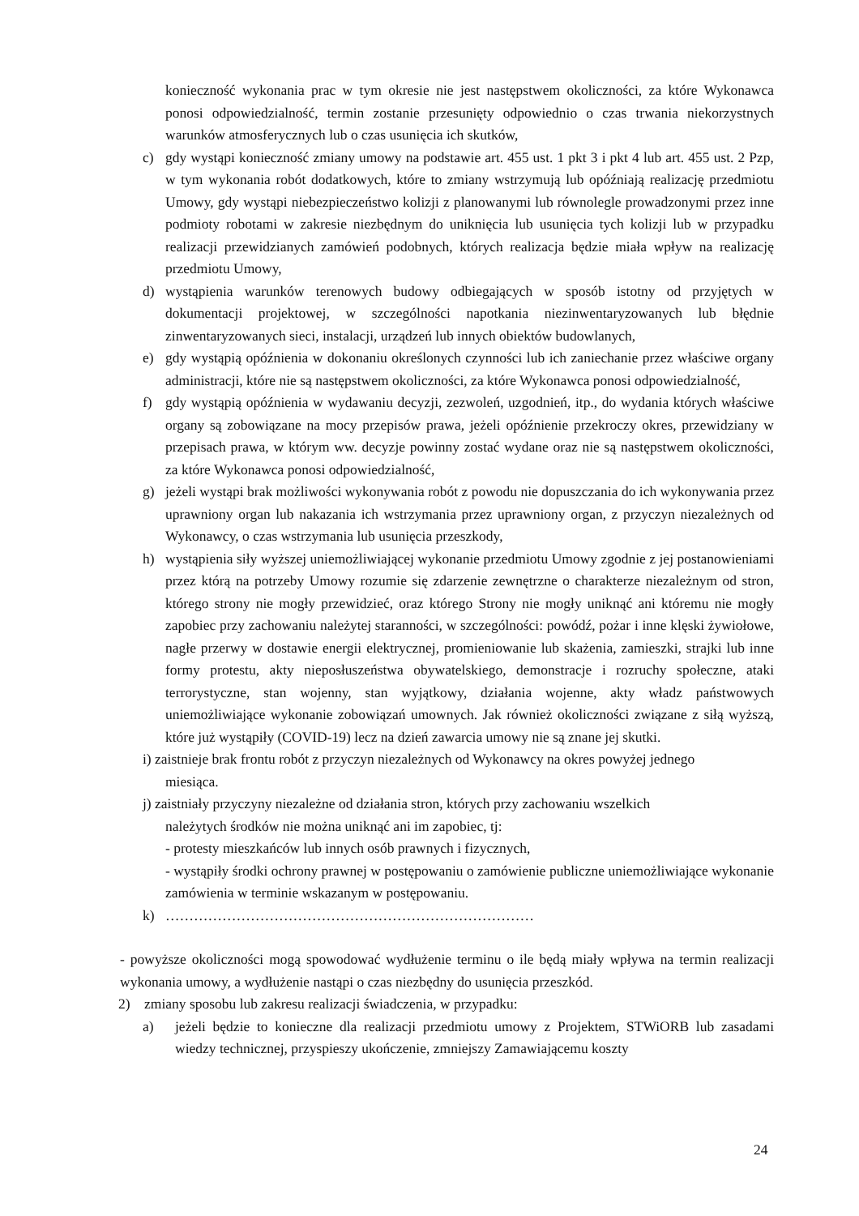konieczność wykonania prac w tym okresie nie jest następstwem okoliczności, za które Wykonawca ponosi odpowiedzialność, termin zostanie przesunięty odpowiednio o czas trwania niekorzystnych warunków atmosferycznych lub o czas usunięcia ich skutków,
c) gdy wystąpi konieczność zmiany umowy na podstawie art. 455 ust. 1 pkt 3 i pkt 4 lub art. 455 ust. 2 Pzp, w tym wykonania robót dodatkowych, które to zmiany wstrzymują lub opóźniają realizację przedmiotu Umowy, gdy wystąpi niebezpieczeństwo kolizji z planowanymi lub równolegle prowadzonymi przez inne podmioty robotami w zakresie niezbędnym do uniknięcia lub usunięcia tych kolizji lub w przypadku realizacji przewidzianych zamówień podobnych, których realizacja będzie miała wpływ na realizację przedmiotu Umowy,
d) wystąpienia warunków terenowych budowy odbiegających w sposób istotny od przyjętych w dokumentacji projektowej, w szczególności napotkania niezinwentaryzowanych lub błędnie zinwentaryzowanych sieci, instalacji, urządzeń lub innych obiektów budowlanych,
e) gdy wystąpią opóźnienia w dokonaniu określonych czynności lub ich zaniechanie przez właściwe organy administracji, które nie są następstwem okoliczności, za które Wykonawca ponosi odpowiedzialność,
f) gdy wystąpią opóźnienia w wydawaniu decyzji, zezwoleń, uzgodnień, itp., do wydania których właściwe organy są zobowiązane na mocy przepisów prawa, jeżeli opóźnienie przekroczy okres, przewidziany w przepisach prawa, w którym ww. decyzje powinny zostać wydane oraz nie są następstwem okoliczności, za które Wykonawca ponosi odpowiedzialność,
g) jeżeli wystąpi brak możliwości wykonywania robót z powodu nie dopuszczania do ich wykonywania przez uprawniony organ lub nakazania ich wstrzymania przez uprawniony organ, z przyczyn niezależnych od Wykonawcy, o czas wstrzymania lub usunięcia przeszkody,
h) wystąpienia siły wyższej uniemożliwiającej wykonanie przedmiotu Umowy zgodnie z jej postanowieniami przez którą na potrzeby Umowy rozumie się zdarzenie zewnętrzne o charakterze niezależnym od stron, którego strony nie mogły przewidzieć, oraz którego Strony nie mogły uniknąć ani któremu nie mogły zapobiec przy zachowaniu należytej staranności, w szczególności: powódź, pożar i inne klęski żywiołowe, nagłe przerwy w dostawie energii elektrycznej, promieniowanie lub skażenia, zamieszki, strajki lub inne formy protestu, akty nieposłuszeństwa obywatelskiego, demonstracje i rozruchy społeczne, ataki terrorystyczne, stan wojenny, stan wyjątkowy, działania wojenne, akty władz państwowych uniemożliwiające wykonanie zobowiązań umownych. Jak również okoliczności związane z siłą wyższą, które już wystąpiły (COVID-19) lecz na dzień zawarcia umowy nie są znane jej skutki.
i) zaistnieje brak frontu robót z przyczyn niezależnych od Wykonawcy na okres powyżej jednego
miesiąca.
j) zaistniały przyczyny niezależne od działania stron, których przy zachowaniu wszelkich
należytych środków nie można uniknąć ani im zapobiec, tj:
- protesty mieszkańców lub innych osób prawnych i fizycznych,
- wystąpiły środki ochrony prawnej w postępowaniu o zamówienie publiczne uniemożliwiające wykonanie zamówienia w terminie wskazanym w postępowaniu.
k) ……………………………………………………………………
- powyższe okoliczności mogą spowodować wydłużenie terminu o ile będą miały wpływa na termin realizacji wykonania umowy, a wydłużenie nastąpi o czas niezbędny do usunięcia przeszkód.
2) zmiany sposobu lub zakresu realizacji świadczenia, w przypadku:
a) jeżeli będzie to konieczne dla realizacji przedmiotu umowy z Projektem, STWiORB lub zasadami wiedzy technicznej, przyspieszy ukończenie, zmniejszy Zamawiającemu koszty
24